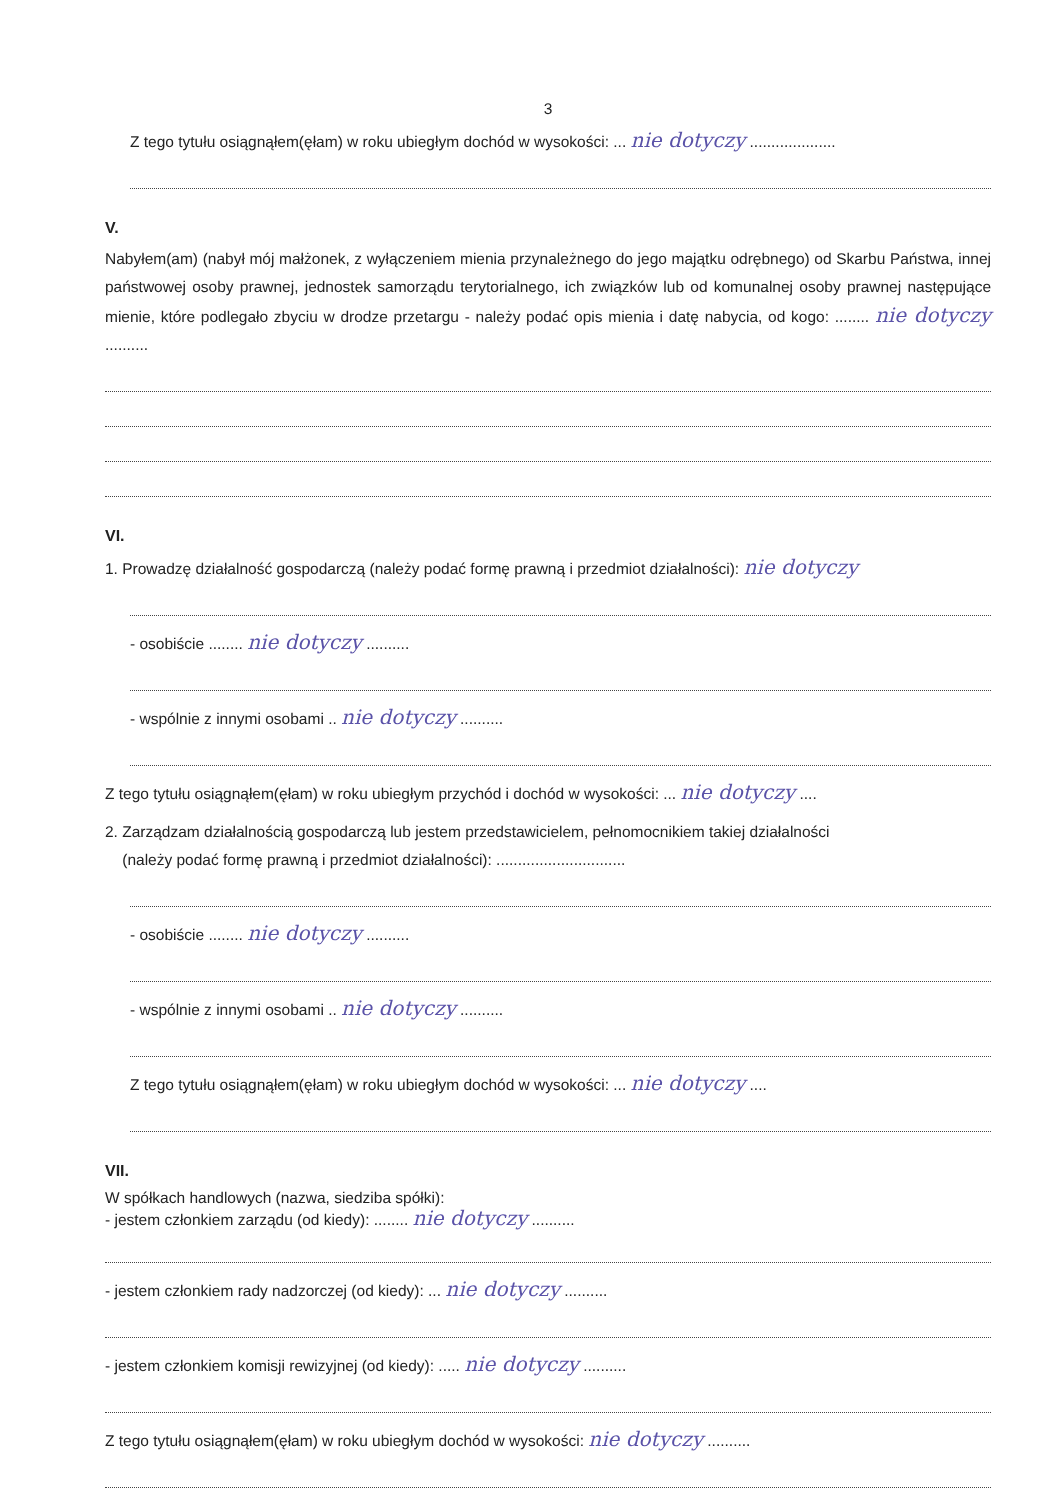3
Z tego tytułu osiągnąłem(ęłam) w roku ubiegłym dochód w wysokości: ... nie dotyczy ....................
V.
Nabyłem(am) (nabył mój małżonek, z wyłączeniem mienia przynależnego do jego majątku odrębnego) od Skarbu Państwa, innej państwowej osoby prawnej, jednostek samorządu terytorialnego, ich związków lub od komunalnej osoby prawnej następujące mienie, które podlegało zbyciu w drodze przetargu - należy podać opis mienia i datę nabycia, od kogo: ........ nie dotyczy ..........
VI.
1. Prowadzę działalność gospodarczą (należy podać formę prawną i przedmiot działalności): nie dotyczy
- osobiście ........ nie dotyczy ..........
- wspólnie z innymi osobami .. nie dotyczy ..........
Z tego tytułu osiągnąłem(ęłam) w roku ubiegłym przychód i dochód w wysokości: ... nie dotyczy ....
2. Zarządzam działalnością gospodarczą lub jestem przedstawicielem, pełnomocnikiem takiej działalności
(należy podać formę prawną i przedmiot działalności): ..............................
- osobiście ........ nie dotyczy ..........
- wspólnie z innymi osobami .. nie dotyczy ..........
Z tego tytułu osiągnąłem(ęłam) w roku ubiegłym dochód w wysokości: ... nie dotyczy ....
VII.
W spółkach handlowych (nazwa, siedziba spółki):
- jestem członkiem zarządu (od kiedy): ........ nie dotyczy ..........
- jestem członkiem rady nadzorczej (od kiedy): ... nie dotyczy ..........
- jestem członkiem komisji rewizyjnej (od kiedy): ..... nie dotyczy ..........
Z tego tytułu osiągnąłem(ęłam) w roku ubiegłym dochód w wysokości: nie dotyczy ..........